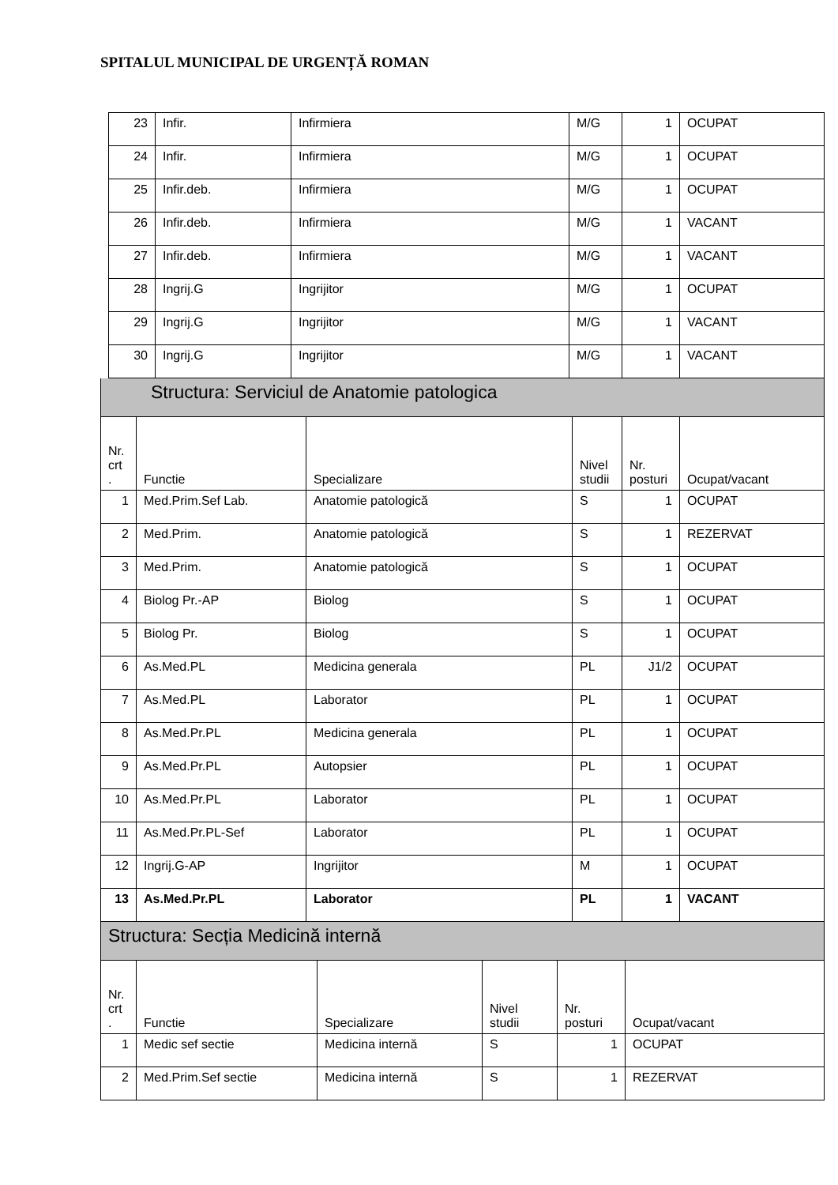SPITALUL MUNICIPAL DE URGENȚĂ ROMAN
| 23 | Infir. | Infirmiera | M/G | 1 | OCUPAT |
| 24 | Infir. | Infirmiera | M/G | 1 | OCUPAT |
| 25 | Infir.deb. | Infirmiera | M/G | 1 | OCUPAT |
| 26 | Infir.deb. | Infirmiera | M/G | 1 | VACANT |
| 27 | Infir.deb. | Infirmiera | M/G | 1 | VACANT |
| 28 | Ingrij.G | Ingrijitor | M/G | 1 | OCUPAT |
| 29 | Ingrij.G | Ingrijitor | M/G | 1 | VACANT |
| 30 | Ingrij.G | Ingrijitor | M/G | 1 | VACANT |
Structura: Serviciul de Anatomie patologica
| Nr. crt . | Functie | Specializare | Nivel studii | Nr. posturi | Ocupat/vacant |
| 1 | Med.Prim.Sef Lab. | Anatomie patologică | S | 1 | OCUPAT |
| 2 | Med.Prim. | Anatomie patologică | S | 1 | REZERVAT |
| 3 | Med.Prim. | Anatomie patologică | S | 1 | OCUPAT |
| 4 | Biolog Pr.-AP | Biolog | S | 1 | OCUPAT |
| 5 | Biolog Pr. | Biolog | S | 1 | OCUPAT |
| 6 | As.Med.PL | Medicina generala | PL | J1/2 | OCUPAT |
| 7 | As.Med.PL | Laborator | PL | 1 | OCUPAT |
| 8 | As.Med.Pr.PL | Medicina generala | PL | 1 | OCUPAT |
| 9 | As.Med.Pr.PL | Autopsier | PL | 1 | OCUPAT |
| 10 | As.Med.Pr.PL | Laborator | PL | 1 | OCUPAT |
| 11 | As.Med.Pr.PL-Sef | Laborator | PL | 1 | OCUPAT |
| 12 | Ingrij.G-AP | Ingrijitor | M | 1 | OCUPAT |
| 13 | As.Med.Pr.PL | Laborator | PL | 1 | VACANT |
Structura: Secția Medicină internă
| Nr. crt . | Functie | Specializare | Nivel studii | Nr. posturi | Ocupat/vacant |
| 1 | Medic sef sectie | Medicina internă | S | 1 | OCUPAT |
| 2 | Med.Prim.Sef sectie | Medicina internă | S | 1 | REZERVAT |